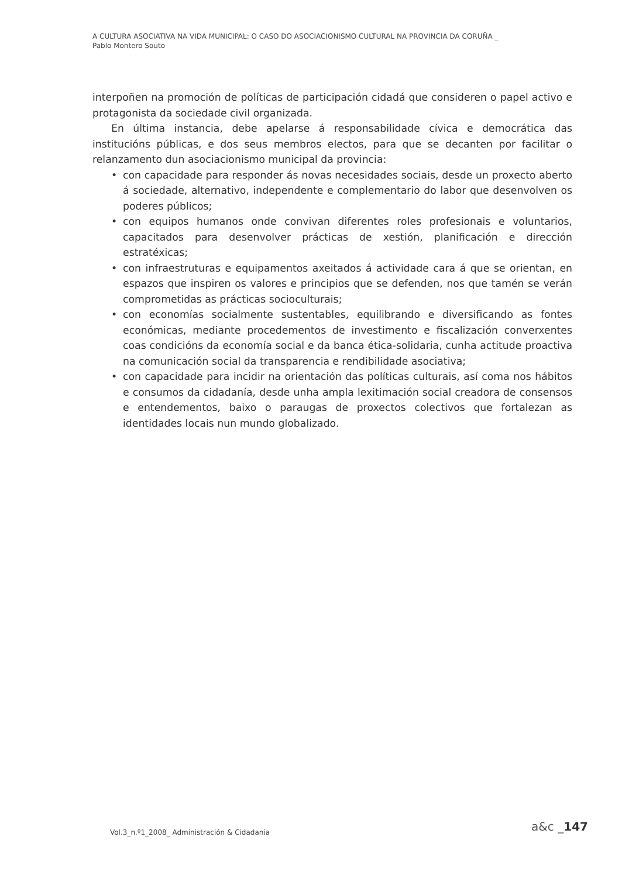A CULTURA ASOCIATIVA NA VIDA MUNICIPAL: O CASO DO ASOCIACIONISMO CULTURAL NA PROVINCIA DA CORUÑA _
Pablo Montero Souto
interpoñen na promoción de políticas de participación cidadá que consideren o papel activo e protagonista da sociedade civil organizada.
En última instancia, debe apelarse á responsabilidade cívica e democrática das institucións públicas, e dos seus membros electos, para que se decanten por facilitar o relanzamento dun asociacionismo municipal da provincia:
• con capacidade para responder ás novas necesidades sociais, desde un proxecto aberto á sociedade, alternativo, independente e complementario do labor que desenvolven os poderes públicos;
• con equipos humanos onde convivan diferentes roles profesionais e voluntarios, capacitados para desenvolver prácticas de xestión, planificación e dirección estratéxicas;
• con infraestruturas e equipamentos axeitados á actividade cara á que se orientan, en espazos que inspiren os valores e principios que se defenden, nos que tamén se verán comprometidas as prácticas socioculturais;
• con economías socialmente sustentables, equilibrando e diversificando as fontes económicas, mediante procedementos de investimento e fiscalización converxentes coas condicións da economía social e da banca ética-solidaria, cunha actitude proactiva na comunicación social da transparencia e rendibilidade asociativa;
• con capacidade para incidir na orientación das políticas culturais, así coma nos hábitos e consumos da cidadanía, desde unha ampla lexitimación social creadora de consensos e entendementos, baixo o paraugas de proxectos colectivos que fortalezan as identidades locais nun mundo globalizado.
Vol.3_n.º1_2008_ Administración & Cidadania
a&c _147